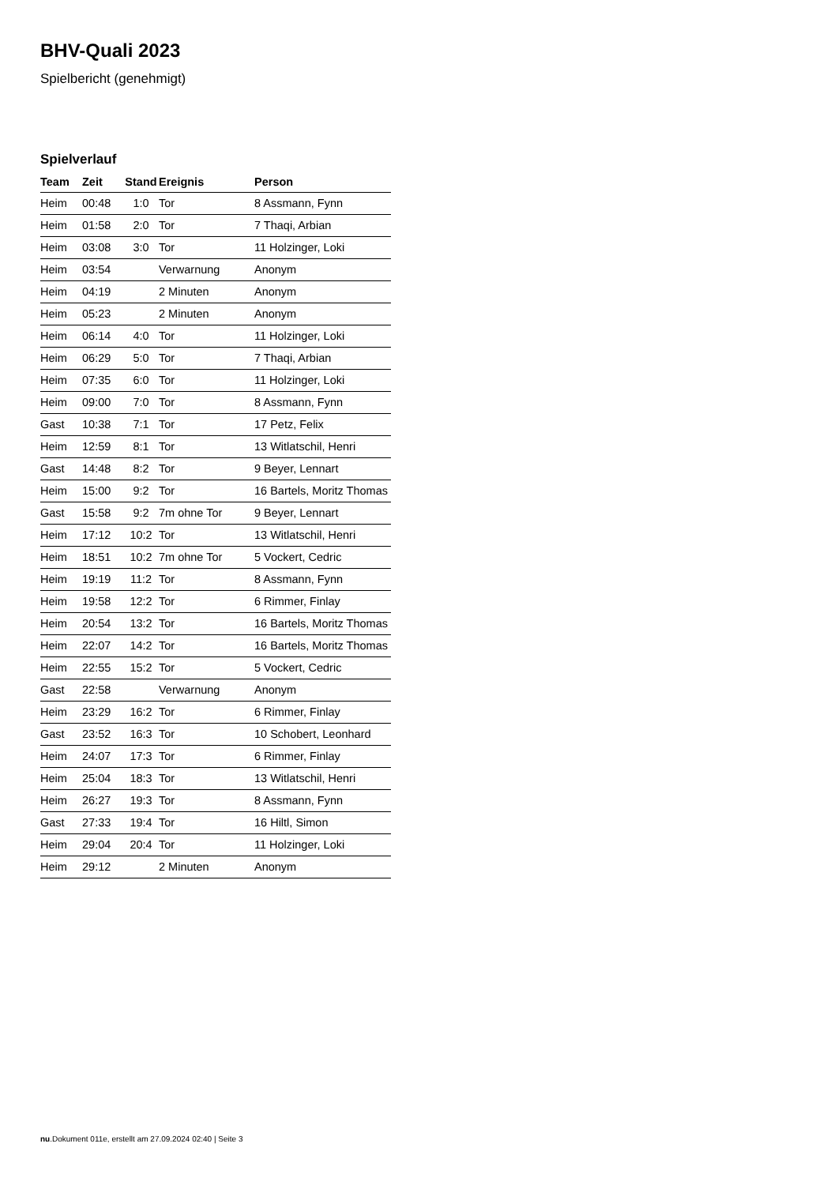BHV-Quali 2023
Spielbericht (genehmigt)
Spielverlauf
| Team | Zeit | Stand | Ereignis | Person |
| --- | --- | --- | --- | --- |
| Heim | 00:48 | 1:0 | Tor | 8 Assmann, Fynn |
| Heim | 01:58 | 2:0 | Tor | 7 Thaqi, Arbian |
| Heim | 03:08 | 3:0 | Tor | 11 Holzinger, Loki |
| Heim | 03:54 | | Verwarnung | Anonym |
| Heim | 04:19 | | 2 Minuten | Anonym |
| Heim | 05:23 | | 2 Minuten | Anonym |
| Heim | 06:14 | 4:0 | Tor | 11 Holzinger, Loki |
| Heim | 06:29 | 5:0 | Tor | 7 Thaqi, Arbian |
| Heim | 07:35 | 6:0 | Tor | 11 Holzinger, Loki |
| Heim | 09:00 | 7:0 | Tor | 8 Assmann, Fynn |
| Gast | 10:38 | 7:1 | Tor | 17 Petz, Felix |
| Heim | 12:59 | 8:1 | Tor | 13 Witlatschil, Henri |
| Gast | 14:48 | 8:2 | Tor | 9 Beyer, Lennart |
| Heim | 15:00 | 9:2 | Tor | 16 Bartels, Moritz Thomas |
| Gast | 15:58 | 9:2 | 7m ohne Tor | 9 Beyer, Lennart |
| Heim | 17:12 | 10:2 | Tor | 13 Witlatschil, Henri |
| Heim | 18:51 | 10:2 | 7m ohne Tor | 5 Vockert, Cedric |
| Heim | 19:19 | 11:2 | Tor | 8 Assmann, Fynn |
| Heim | 19:58 | 12:2 | Tor | 6 Rimmer, Finlay |
| Heim | 20:54 | 13:2 | Tor | 16 Bartels, Moritz Thomas |
| Heim | 22:07 | 14:2 | Tor | 16 Bartels, Moritz Thomas |
| Heim | 22:55 | 15:2 | Tor | 5 Vockert, Cedric |
| Gast | 22:58 | | Verwarnung | Anonym |
| Heim | 23:29 | 16:2 | Tor | 6 Rimmer, Finlay |
| Gast | 23:52 | 16:3 | Tor | 10 Schobert, Leonhard |
| Heim | 24:07 | 17:3 | Tor | 6 Rimmer, Finlay |
| Heim | 25:04 | 18:3 | Tor | 13 Witlatschil, Henri |
| Heim | 26:27 | 19:3 | Tor | 8 Assmann, Fynn |
| Gast | 27:33 | 19:4 | Tor | 16 Hiltl, Simon |
| Heim | 29:04 | 20:4 | Tor | 11 Holzinger, Loki |
| Heim | 29:12 | | 2 Minuten | Anonym |
nu.Dokument 011e, erstellt am 27.09.2024 02:40 | Seite 3